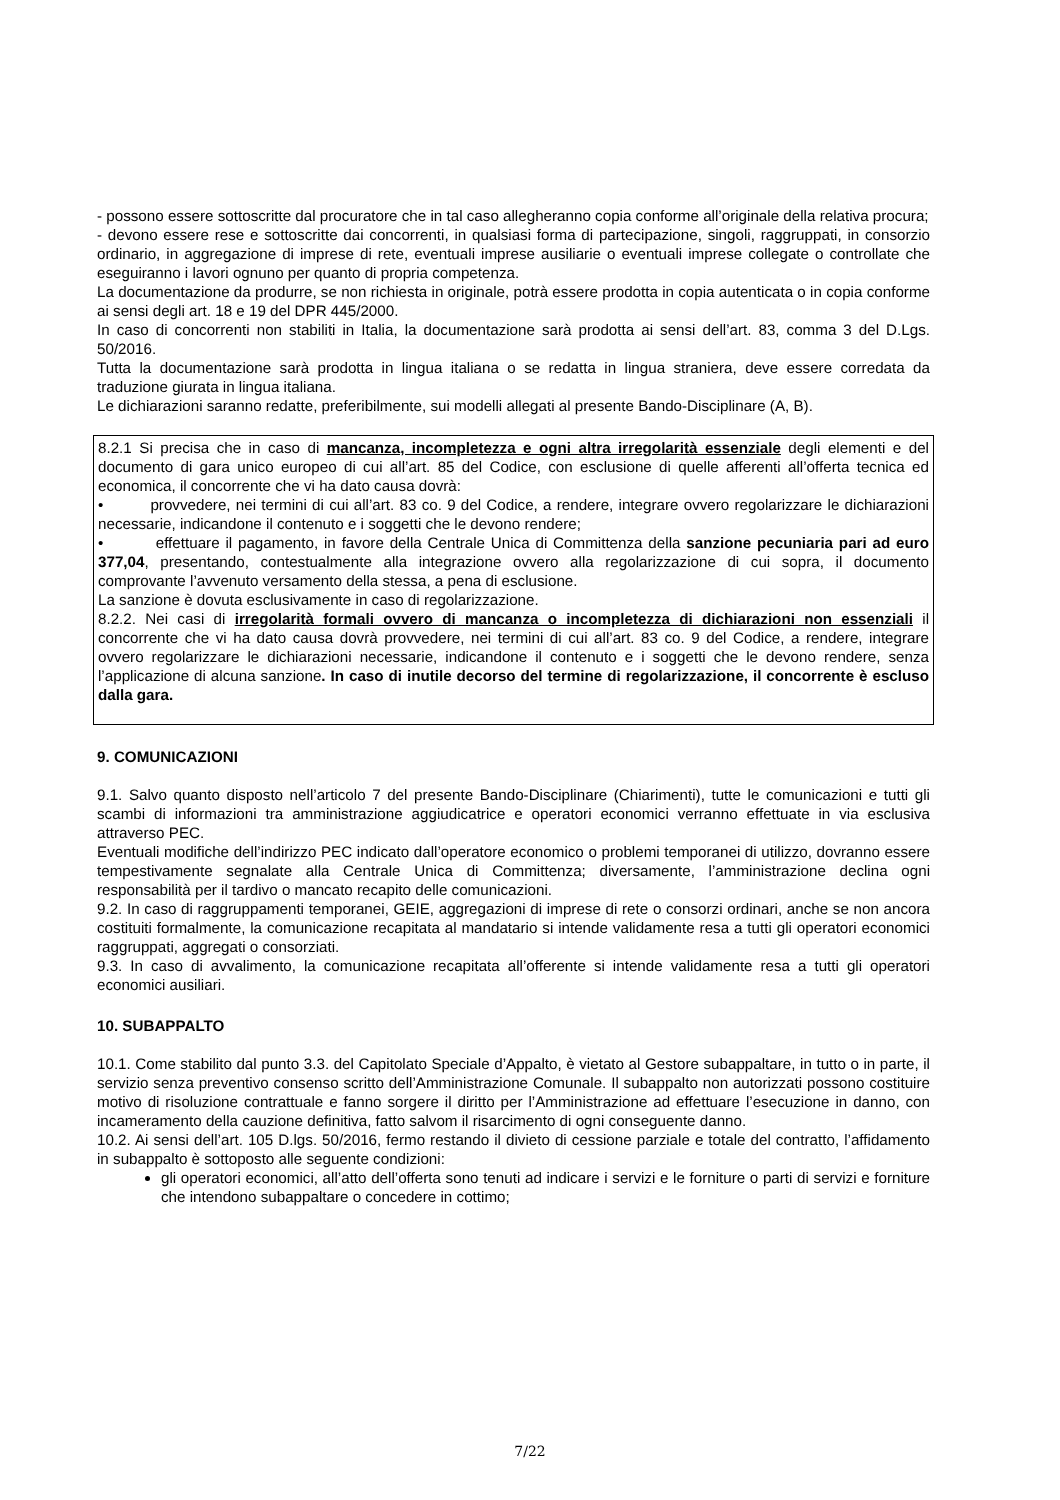- possono essere sottoscritte dal procuratore che in tal caso allegheranno copia conforme all’originale della relativa procura;
- devono essere rese e sottoscritte dai concorrenti, in qualsiasi forma di partecipazione, singoli, raggruppati, in consorzio ordinario, in aggregazione di imprese di rete, eventuali imprese ausiliarie o eventuali imprese collegate o controllate che eseguiranno i lavori ognuno per quanto di propria competenza.
La documentazione da produrre, se non richiesta in originale, potrà essere prodotta in copia autenticata o in copia conforme ai sensi degli art. 18 e 19 del DPR 445/2000.
In caso di concorrenti non stabiliti in Italia, la documentazione sarà prodotta ai sensi dell’art. 83, comma 3 del D.Lgs. 50/2016.
Tutta la documentazione sarà prodotta in lingua italiana o se redatta in lingua straniera, deve essere corredata da traduzione giurata in lingua italiana.
Le dichiarazioni saranno redatte, preferibilmente, sui modelli allegati al presente Bando-Disciplinare (A, B).
8.2.1 Si precisa che in caso di mancanza, incompletezza e ogni altra irregolarità essenziale degli elementi e del documento di gara unico europeo di cui all’art. 85 del Codice, con esclusione di quelle afferenti all’offerta tecnica ed economica, il concorrente che vi ha dato causa dovrà:
• provvedere, nei termini di cui all’art. 83 co. 9 del Codice, a rendere, integrare ovvero regolarizzare le dichiarazioni necessarie, indicandone il contenuto e i soggetti che le devono rendere;
• effettuare il pagamento, in favore della Centrale Unica di Committenza della sanzione pecuniaria pari ad euro 377,04, presentando, contestualmente alla integrazione ovvero alla regolarizzazione di cui sopra, il documento comprovante l’avvenuto versamento della stessa, a pena di esclusione.
La sanzione è dovuta esclusivamente in caso di regolarizzazione.
8.2.2. Nei casi di irregolarità formali ovvero di mancanza o incompletezza di dichiarazioni non essenziali il concorrente che vi ha dato causa dovrà provvedere, nei termini di cui all’art. 83 co. 9 del Codice, a rendere, integrare ovvero regolarizzare le dichiarazioni necessarie, indicandone il contenuto e i soggetti che le devono rendere, senza l’applicazione di alcuna sanzione. In caso di inutile decorso del termine di regolarizzazione, il concorrente è escluso dalla gara.
9. COMUNICAZIONI
9.1. Salvo quanto disposto nell’articolo 7 del presente Bando-Disciplinare (Chiarimenti), tutte le comunicazioni e tutti gli scambi di informazioni tra amministrazione aggiudicatrice e operatori economici verranno effettuate in via esclusiva attraverso PEC.
Eventuali modifiche dell’indirizzo PEC indicato dall’operatore economico o problemi temporanei di utilizzo, dovranno essere tempestivamente segnalate alla Centrale Unica di Committenza; diversamente, l’amministrazione declina ogni responsabilità per il tardivo o mancato recapito delle comunicazioni.
9.2. In caso di raggruppamenti temporanei, GEIE, aggregazioni di imprese di rete o consorzi ordinari, anche se non ancora costituiti formalmente, la comunicazione recapitata al mandatario si intende validamente resa a tutti gli operatori economici raggruppati, aggregati o consorziati.
9.3. In caso di avvalimento, la comunicazione recapitata all’offerente si intende validamente resa a tutti gli operatori economici ausiliari.
10. SUBAPPALTO
10.1. Come stabilito dal punto 3.3. del Capitolato Speciale d’Appalto, è vietato al Gestore subappaltare, in tutto o in parte, il servizio senza preventivo consenso scritto dell’Amministrazione Comunale. Il subappalto non autorizzati possono costituire motivo di risoluzione contrattuale e fanno sorgere il diritto per l’Amministrazione ad effettuare l’esecuzione in danno, con incameramento della cauzione definitiva, fatto salvom il risarcimento di ogni conseguente danno.
10.2. Ai sensi dell’art. 105 D.lgs. 50/2016, fermo restando il divieto di cessione parziale e totale del contratto, l’affidamento in subappalto è sottoposto alle seguente condizioni:
gli operatori economici, all’atto dell’offerta sono tenuti ad indicare i servizi e le forniture o parti di servizi e forniture che intendono subappaltare o concedere in cottimo;
7/22